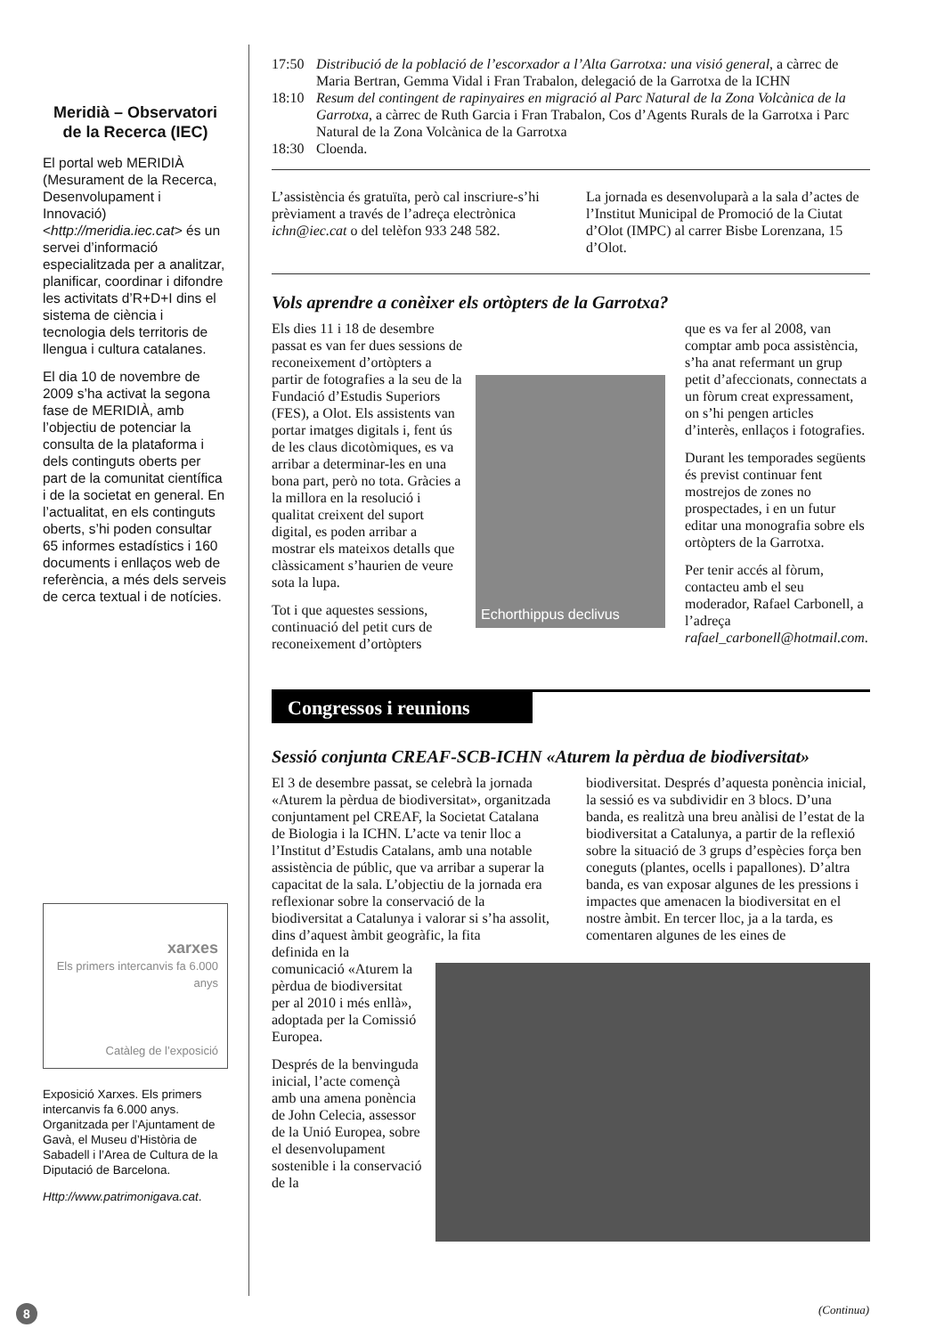Meridià – Observatori de la Recerca (IEC)
El portal web MERIDIÀ (Mesurament de la Recerca, Desenvolupament i Innovació) <http://meridia.iec.cat> és un servei d’informació especialitzada per a analitzar, planificar, coordinar i difondre les activitats d’R+D+I dins el sistema de ciència i tecnologia dels territoris de llengua i cultura catalanes.
El dia 10 de novembre de 2009 s’ha activat la segona fase de MERIDIÀ, amb l’objectiu de potenciar la consulta de la plataforma i dels continguts oberts per part de la comunitat científica i de la societat en general. En l’actualitat, en els continguts oberts, s’hi poden consultar 65 informes estadístics i 160 documents i enllaços web de referència, a més dels serveis de cerca textual i de notícies.
xarxes
Els primers intercanvis fa 6.000 anys
Catàleg de l’exposició
Exposició Xarxes. Els primers intercanvis fa 6.000 anys. Organitzada per l’Ajuntament de Gavà, el Museu d’Història de Sabadell i l’Area de Cultura de la Diputació de Barcelona.
Http://www.patrimonigava.cat.
17:50 Distribució de la població de l’escorxador a l’Alta Garrotxa: una visió general, a càrrec de Maria Bertran, Gemma Vidal i Fran Trabalon, delegació de la Garrotxa de la ICHN
18:10 Resum del contingent de rapinyaires en migració al Parc Natural de la Zona Volcànica de la Garrotxa, a càrrec de Ruth Garcia i Fran Trabalon, Cos d’Agents Rurals de la Garrotxa i Parc Natural de la Zona Volcànica de la Garrotxa
18:30 Cloenda.
L’assistència és gratuïta, però cal inscriure-s’hi prèviament a través de l’adreça electrònica ichn@iec.cat o del telèfon 933 248 582.
La jornada es desenvoluparà a la sala d’actes de l’Institut Municipal de Promoció de la Ciutat d’Olot (IMPC) al carrer Bisbe Lorenzana, 15 d’Olot.
Vols aprendre a conèixer els ortòpters de la Garrotxa?
Els dies 11 i 18 de desembre passat es van fer dues sessions de reconeixement d’ortòpters a partir de fotografies a la seu de la Fundació d’Estudis Superiors (FES), a Olot. Els assistents van portar imatges digitals i, fent ús de les claus dicotòmiques, es va arribar a determinar-les en una bona part, però no tota. Gràcies a la millora en la resolució i qualitat creixent del suport digital, es poden arribar a mostrar els mateixos detalls que clàssicament s’haurien de veure sota la lupa.
Tot i que aquestes sessions, continuació del petit curs de reconeixement d’ortòpters
Echorthippus declivus
que es va fer al 2008, van comptar amb poca assistència, s’ha anat refermant un grup petit d’afeccionats, connectats a un fòrum creat expressament, on s’hi pengen articles d’interès, enllaços i fotografies.
Durant les temporades següents és previst continuar fent mostrejos de zones no prospectades, i en un futur editar una monografia sobre els ortòpters de la Garrotxa.
Per tenir accés al fòrum, contacteu amb el seu moderador, Rafael Carbonell, a l’adreça rafael_carbonell@hotmail.com.
Congressos i reunions
Sessió conjunta CREAF-SCB-ICHN «Aturem la pèrdua de biodiversitat»
El 3 de desembre passat, se celebrà la jornada «Aturem la pèrdua de biodiversitat», organitzada conjuntament pel CREAF, la Societat Catalana de Biologia i la ICHN. L’acte va tenir lloc a l’Institut d’Estudis Catalans, amb una notable assistència de públic, que va arribar a superar la capacitat de la sala. L’objectiu de la jornada era reflexionar sobre la conservació de la biodiversitat a Catalunya i valorar si s’ha assolit, dins d’aquest àmbit geogràfic, la fita
biodiversitat. Després d’aquesta ponència inicial, la sessió es va subdividir en 3 blocs. D’una banda, es realitzà una breu anàlisi de l’estat de la biodiversitat a Catalunya, a partir de la reflexió sobre la situació de 3 grups d’espècies força ben coneguts (plantes, ocells i papallones). D’altra banda, es van exposar algunes de les pressions i impactes que amenacen la biodiversitat en el nostre àmbit. En tercer lloc, ja a la tarda, es comentaren algunes de les eines de
definida en la comunicació «Aturem la pèrdua de biodiversitat per al 2010 i més enllà», adoptada per la Comissió Europea.
Després de la benvinguda inicial, l’acte començà amb una amena ponència de John Celecia, assessor de la Unió Europea, sobre el desenvolupament sostenible i la conservació de la
8 (Continua)